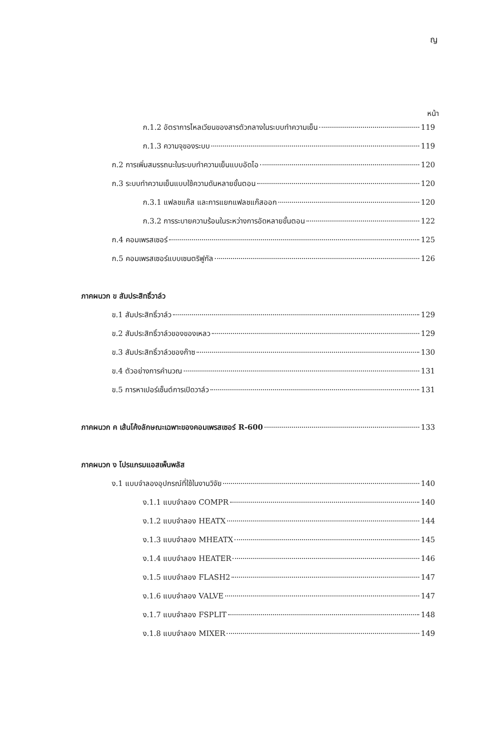ญ
หน้า
ก.1.2 อัตราการไหลเวียนของสารตัวกลางในระบบทำความเย็น 119
ก.1.3 ความจุของระบบ 119
ก.2 การเพิ่มสมรรถนะในระบบทำความเย็นแบบอัดไอ 120
ก.3 ระบบทำความเย็นแบบใช้ความดันหลายขั้นตอน 120
ก.3.1 แฟลชแก๊ส และการแยกแฟลชแก๊สออก 120
ก.3.2 การระบายความร้อนในระหว่างการอัดหลายขั้นตอน 122
ก.4 คอมเพรสเซอร์ 125
ก.5 คอมเพรสเซอร์แบบเซนตริฟูกัล 126
ภาคผนวก ข สัมประสิทธิ์วาล์ว
ข.1 สัมประสิทธิ์วาล์ว 129
ข.2 สัมประสิทธิ์วาล์วของของเหลว 129
ข.3 สัมประสิทธิ์วาล์วของก๊าซ 130
ข.4 ตัวอย่างการคำนวณ 131
ข.5 การหาเปอร์เซ็นต์การเปิดวาล์ว 131
ภาคผนวก ค เส้นโค้งลักษณะเฉพาะของคอมเพรสเซอร์ R-600 133
ภาคผนวก ง โปรแกรมแอสเพ็นพลัส
ง.1 แบบจำลองอุปกรณ์ที่ใช้ในงานวิจัย 140
ง.1.1 แบบจำลอง COMPR 140
ง.1.2 แบบจำลอง HEATX 144
ง.1.3 แบบจำลอง MHEATX 145
ง.1.4 แบบจำลอง HEATER 146
ง.1.5 แบบจำลอง FLASH2 147
ง.1.6 แบบจำลอง VALVE 147
ง.1.7 แบบจำลอง FSPLIT 148
ง.1.8 แบบจำลอง MIXER 149